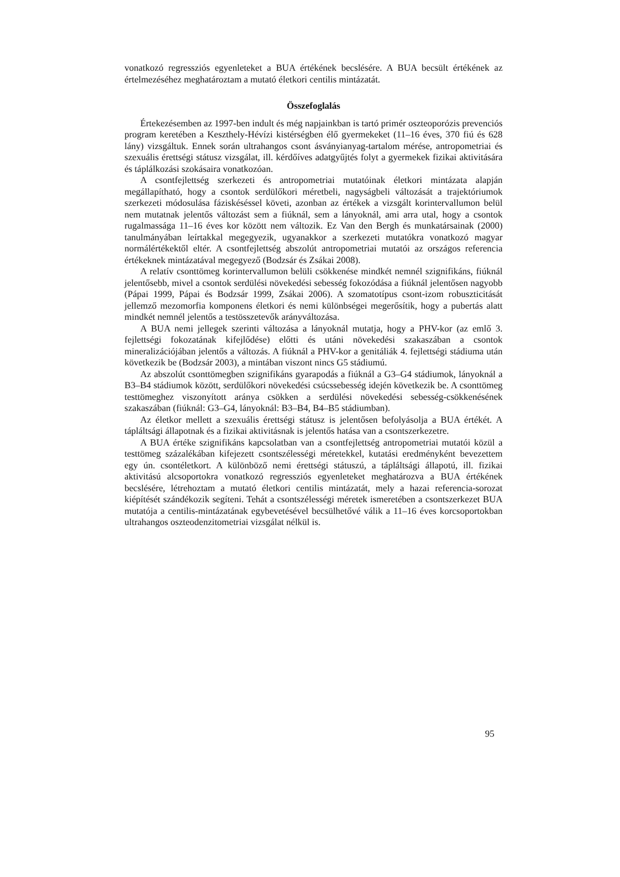vonatkozó regressziós egyenleteket a BUA értékének becslésére. A BUA becsült értékének az értelmezéséhez meghatároztam a mutató életkori centilis mintázatát.
Összefoglalás
Értekezésemben az 1997-ben indult és még napjainkban is tartó primér oszteoporózis prevenciós program keretében a Keszthely-Hévízi kistérségben élő gyermekeket (11–16 éves, 370 fiú és 628 lány) vizsgáltuk. Ennek során ultrahangos csont ásványianyag-tartalom mérése, antropometriai és szexuális érettségi státusz vizsgálat, ill. kérdőíves adatgyűjtés folyt a gyermekek fizikai aktivitására és táplálkozási szokásaira vonatkozóan.
A csontfejlettség szerkezeti és antropometriai mutatóinak életkori mintázata alapján megállapítható, hogy a csontok serdülőkori méretbeli, nagyságbeli változását a trajektóriumok szerkezeti módosulása fáziskéséssel követi, azonban az értékek a vizsgált korintervallumon belül nem mutatnak jelentős változást sem a fiúknál, sem a lányoknál, ami arra utal, hogy a csontok rugalmassága 11–16 éves kor között nem változik. Ez Van den Bergh és munkatársainak (2000) tanulmányában leírtakkal megegyezik, ugyanakkor a szerkezeti mutatókra vonatkozó magyar normálértékektől eltér. A csontfejlettség abszolút antropometriai mutatói az országos referencia értékeknek mintázatával megegyező (Bodzsár és Zsákai 2008).
A relatív csonttömeg korintervallumon belüli csökkenése mindkét nemnél szignifikáns, fiúknál jelentősebb, mivel a csontok serdülési növekedési sebesség fokozódása a fiúknál jelentősen nagyobb (Pápai 1999, Pápai és Bodzsár 1999, Zsákai 2006). A szomatotípus csont-izom robuszticitását jellemző mezomorfia komponens életkori és nemi különbségei megerősítik, hogy a pubertás alatt mindkét nemnél jelentős a testösszetevők arányváltozása.
A BUA nemi jellegek szerinti változása a lányoknál mutatja, hogy a PHV-kor (az emlő 3. fejlettségi fokozatának kifejlődése) előtti és utáni növekedési szakaszában a csontok mineralizációjában jelentős a változás. A fiúknál a PHV-kor a genitáliák 4. fejlettségi stádiuma után következik be (Bodzsár 2003), a mintában viszont nincs G5 stádiumú.
Az abszolút csonttömegben szignifikáns gyarapodás a fiúknál a G3–G4 stádiumok, lányoknál a B3–B4 stádiumok között, serdülőkori növekedési csúcssebesség idején következik be. A csonttömeg testtömeghez viszonyított aránya csökken a serdülési növekedési sebesség-csökkenésének szakaszában (fiúknál: G3–G4, lányoknál: B3–B4, B4–B5 stádiumban).
Az életkor mellett a szexuális érettségi státusz is jelentősen befolyásolja a BUA értékét. A tápláltsági állapotnak és a fizikai aktivitásnak is jelentős hatása van a csontszerkezetre.
A BUA értéke szignifikáns kapcsolatban van a csontfejlettség antropometriai mutatói közül a testtömeg százalékában kifejezett csontszélességi méretekkel, kutatási eredményként bevezettem egy ún. csontéletkort. A különböző nemi érettségi státuszú, a tápláltsági állapotú, ill. fizikai aktivitású alcsoportokra vonatkozó regressziós egyenleteket meghatározva a BUA értékének becslésére, létrehoztam a mutató életkori centilis mintázatát, mely a hazai referencia-sorozat kiépítését szándékozik segíteni. Tehát a csontszélességi méretek ismeretében a csontszerkezet BUA mutatója a centilis-mintázatának egybevetésével becsülhetővé válik a 11–16 éves korcsoportokban ultrahangos oszteodenzitometriai vizsgálat nélkül is.
95